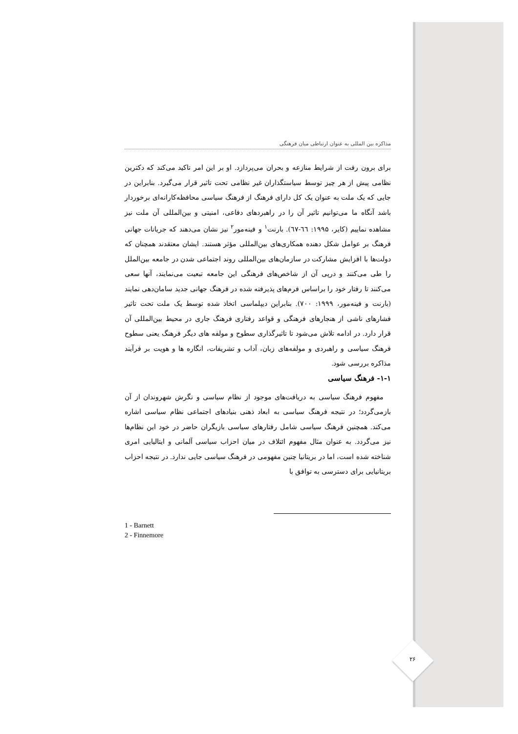مذاکره بین المللی به عنوان ارتباطی میان فرهنگی
برای برون رفت از شرایط منازعه و بحران می‌پردازد. او بر این امر تاکید می‌کند که دکترین نظامی پیش از هر چیز توسط سیاستگذاران غیر نظامی تحت تاثیر قرار می‌گیرد. بنابراین در جایی که یک ملت به عنوان یک کل دارای فرهنگ از فرهنگ سیاسی محافظه‌کارانه‌ای برخوردار باشد آنگاه ما می‌توانیم تاثیر آن را در راهبردهای دفاعی، امنیتی و بین‌المللی آن ملت نیز مشاهده نماییم (کایر، ۱۹۹۵: ٦٦-٦٧). بارنت<sup>۱</sup> و فینه‌مور<sup>۲</sup> نیز نشان می‌دهند که جریانات جهانی فرهنگ بر عوامل شکل دهنده همکاری‌های بین‌المللی مؤثر هستند. ایشان معتقدند همچنان که دولت‌ها با افزایش مشارکت در سازمان‌های بین‌المللی روند اجتماعی شدن در جامعه بین‌الملل را طی می‌کنند و درپی آن از شاخص‌های فرهنگی این جامعه تبعیت می‌نمایند، آنها سعی می‌کنند تا رفتار خود را براساس فرم‌های پذیرفته شده در فرهنگ جهانی جدید سامان‌دهی نمایند (بارنت و فینه‌مور، ۱۹۹۹: ۷۰۰). بنابراین دیپلماسی اتخاذ شده توسط یک ملت تحت تاثیر فشارهای ناشی از هنجارهای فرهنگی و قواعد رفتاری فرهنگ جاری در محیط بین‌المللی آن قرار دارد. در ادامه تلاش می‌شود تا تاثیرگذاری سطوح و مولفه های دیگر فرهنگ یعنی سطوح فرهنگ سیاسی و راهبردی و مولفه‌های زبان، آداب و تشریفات، انگاره ها و هویت بر فرآیند مذاکره بررسی شود.
۱-۱- فرهنگ سیاسی
مفهوم فرهنگ سیاسی به دریافت‌های موجود از نظام سیاسی و نگرش شهروندان از آن بازمی‌گردد؛ در نتیجه فرهنگ سیاسی به ابعاد ذهنی بنیادهای اجتماعی نظام سیاسی اشاره می‌کند. همچنین فرهنگ سیاسی شامل رفتارهای سیاسی بازیگران حاضر در خود این نظام‌ها نیز می‌گردد. به عنوان مثال مفهوم ائتلاف در میان احزاب سیاسی آلمانی و ایتالیایی امری شناخته شده است، اما در بریتانیا چنین مفهومی در فرهنگ سیاسی جایی ندارد. در نتیجه احزاب بریتانیایی برای دسترسی به توافق با
1 - Barnett
2 - Finnemore
۲۶